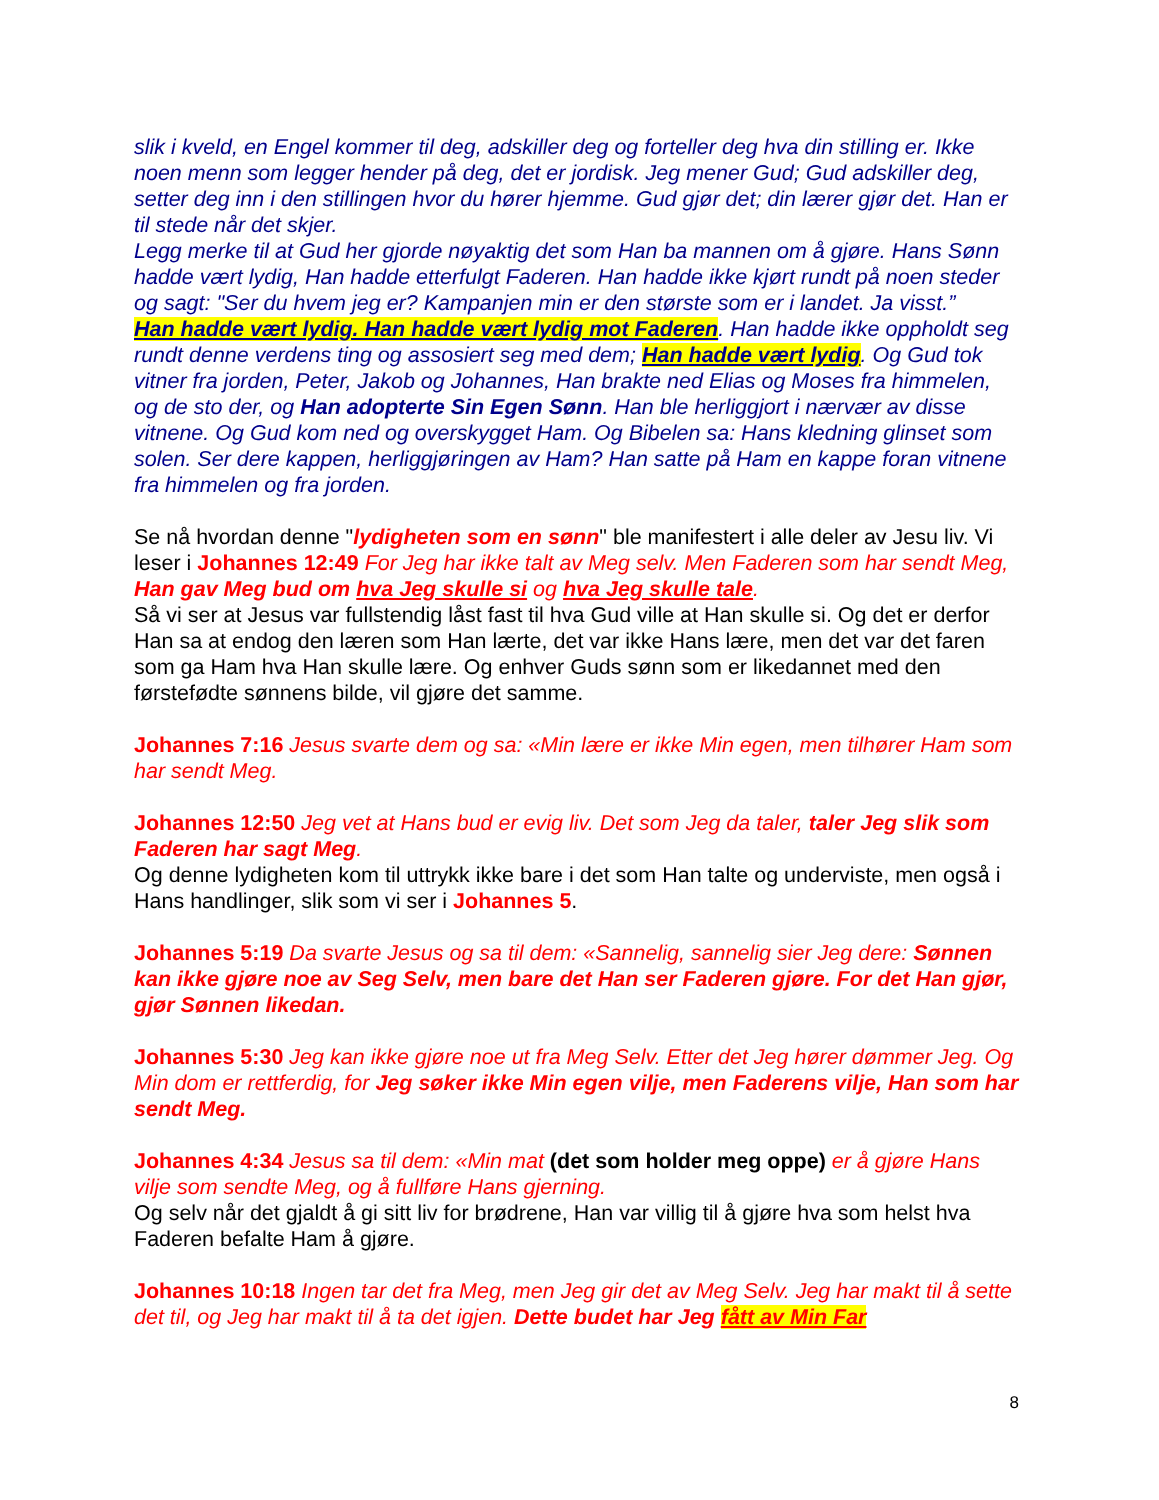slik i kveld, en Engel kommer til deg, adskiller deg og forteller deg hva din stilling er. Ikke noen menn som legger hender på deg, det er jordisk. Jeg mener Gud; Gud adskiller deg, setter deg inn i den stillingen hvor du hører hjemme. Gud gjør det; din lærer gjør det. Han er til stede når det skjer.
Legg merke til at Gud her gjorde nøyaktig det som Han ba mannen om å gjøre. Hans Sønn hadde vært lydig, Han hadde etterfulgt Faderen. Han hadde ikke kjørt rundt på noen steder og sagt: "Ser du hvem jeg er? Kampanjen min er den største som er i landet. Ja visst.”
Han hadde vært lydig. Han hadde vært lydig mot Faderen. Han hadde ikke oppholdt seg rundt denne verdens ting og assosiert seg med dem; Han hadde vært lydig. Og Gud tok vitner fra jorden, Peter, Jakob og Johannes, Han brakte ned Elias og Moses fra himmelen, og de sto der, og Han adopterte Sin Egen Sønn. Han ble herliggjort i nærvær av disse vitnene. Og Gud kom ned og overskygget Ham. Og Bibelen sa: Hans kledning glinset som solen. Ser dere kappen, herliggjøringen av Ham? Han satte på Ham en kappe foran vitnene fra himmelen og fra jorden.
Se nå hvordan denne "lydigheten som en sønn" ble manifestert i alle deler av Jesu liv. Vi leser i Johannes 12:49 For Jeg har ikke talt av Meg selv. Men Faderen som har sendt Meg, Han gav Meg bud om hva Jeg skulle si og hva Jeg skulle tale.
Så vi ser at Jesus var fullstendig låst fast til hva Gud ville at Han skulle si. Og det er derfor Han sa at endog den læren som Han lærte, det var ikke Hans lære, men det var det faren som ga Ham hva Han skulle lære. Og enhver Guds sønn som er likedannet med den førstefødte sønnens bilde, vil gjøre det samme.
Johannes 7:16 Jesus svarte dem og sa: «Min lære er ikke Min egen, men tilhører Ham som har sendt Meg.
Johannes 12:50 Jeg vet at Hans bud er evig liv. Det som Jeg da taler, taler Jeg slik som Faderen har sagt Meg.
Og denne lydigheten kom til uttrykk ikke bare i det som Han talte og underviste, men også i Hans handlinger, slik som vi ser i Johannes 5.
Johannes 5:19 Da svarte Jesus og sa til dem: «Sannelig, sannelig sier Jeg dere: Sønnen kan ikke gjøre noe av Seg Selv, men bare det Han ser Faderen gjøre. For det Han gjør, gjør Sønnen likedan.
Johannes 5:30 Jeg kan ikke gjøre noe ut fra Meg Selv. Etter det Jeg hører dømmer Jeg. Og Min dom er rettferdig, for Jeg søker ikke Min egen vilje, men Faderens vilje, Han som har sendt Meg.
Johannes 4:34 Jesus sa til dem: «Min mat (det som holder meg oppe) er å gjøre Hans vilje som sendte Meg, og å fullføre Hans gjerning.
Og selv når det gjaldt å gi sitt liv for brødrene, Han var villig til å gjøre hva som helst hva Faderen befalte Ham å gjøre.
Johannes 10:18 Ingen tar det fra Meg, men Jeg gir det av Meg Selv. Jeg har makt til å sette det til, og Jeg har makt til å ta det igjen. Dette budet har Jeg fått av Min Far
8